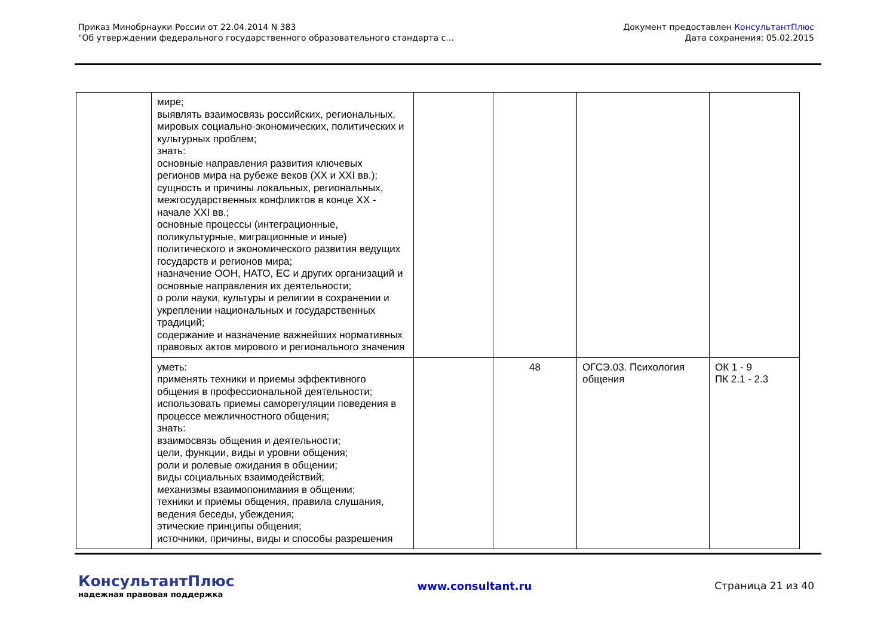Приказ Минобрнауки России от 22.04.2014 N 383
"Об утверждении федерального государственного образовательного стандарта с...
Документ предоставлен КонсультантПлюс
Дата сохранения: 05.02.2015
| | мире; выявлять взаимосвязь российских, региональных, мировых социально-экономических, политических и культурных проблем; знать: основные направления развития ключевых регионов мира на рубеже веков (XX и XXI вв.); сущность и причины локальных, региональных, межгосударственных конфликтов в конце XX - начале XXI вв.; основные процессы (интеграционные, поликультурные, миграционные и иные) политического и экономического развития ведущих государств и регионов мира; назначение ООН, НАТО, ЕС и других организаций и основные направления их деятельности; о роли науки, культуры и религии в сохранении и укреплении национальных и государственных традиций; содержание и назначение важнейших нормативных правовых актов мирового и регионального значения | | | | |
| | уметь: применять техники и приемы эффективного общения в профессиональной деятельности; использовать приемы саморегуляции поведения в процессе межличностного общения; знать: взаимосвязь общения и деятельности; цели, функции, виды и уровни общения; роли и ролевые ожидания в общении; виды социальных взаимодействий; механизмы взаимопонимания в общении; техники и приемы общения, правила слушания, ведения беседы, убеждения; этические принципы общения; источники, причины, виды и способы разрешения | | 48 | ОГСЭ.03. Психология общения | ОК 1 - 9 ПК 2.1 - 2.3 |
КонсультантПлюс
надежная правовая поддержка
www.consultant.ru Страница 21 из 40